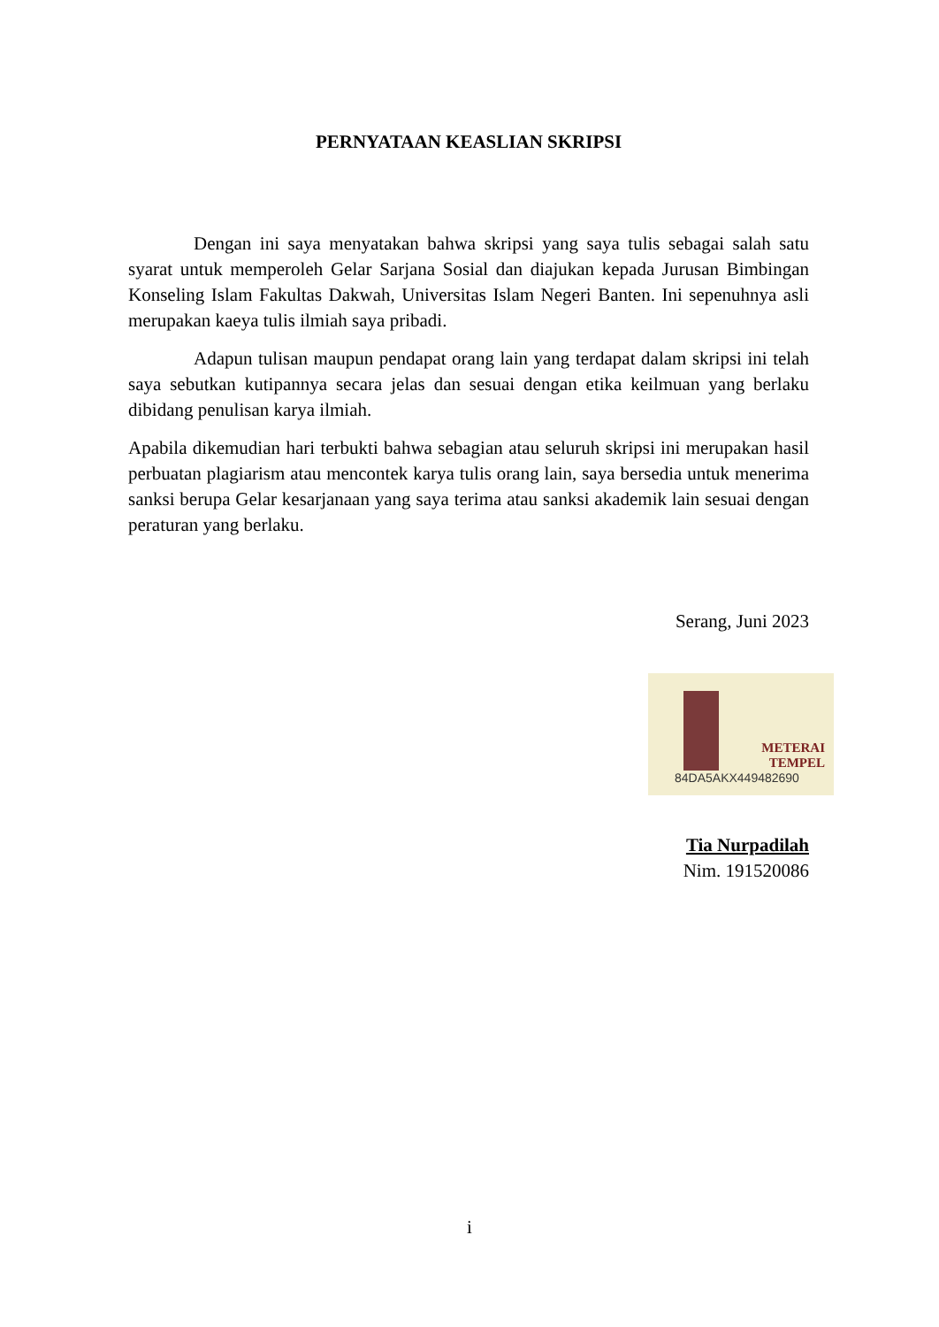PERNYATAAN KEASLIAN SKRIPSI
Dengan ini saya menyatakan bahwa skripsi yang saya tulis sebagai salah satu syarat untuk memperoleh Gelar Sarjana Sosial dan diajukan kepada Jurusan Bimbingan Konseling Islam Fakultas Dakwah, Universitas Islam Negeri Banten. Ini sepenuhnya asli merupakan kaeya tulis ilmiah saya pribadi.
Adapun tulisan maupun pendapat orang lain yang terdapat dalam skripsi ini telah saya sebutkan kutipannya secara jelas dan sesuai dengan etika keilmuan yang berlaku dibidang penulisan karya ilmiah.
Apabila dikemudian hari terbukti bahwa sebagian atau seluruh skripsi ini merupakan hasil perbuatan plagiarism atau mencontek karya tulis orang lain, saya bersedia untuk menerima sanksi berupa Gelar kesarjanaan yang saya terima atau sanksi akademik lain sesuai dengan peraturan yang berlaku.
Serang, Juni 2023
METERAI
TEMPEL
84DA5AKX449482690
Tia Nurpadilah
Nim. 191520086
i